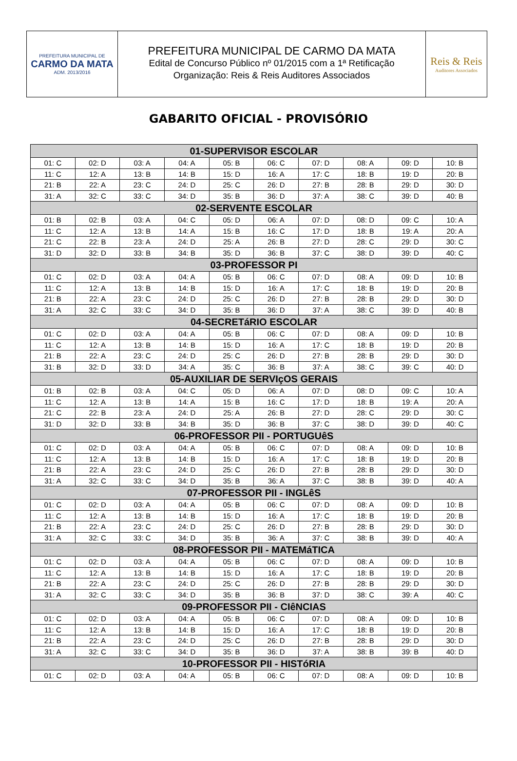PREFEITURA MUNICIPAL DE
CARMO DA MATA
ADM. 2013/2016
PREFEITURA MUNICIPAL DE CARMO DA MATA
Edital de Concurso Público nº 01/2015 com a 1ª Retificação
Organização: Reis & Reis Auditores Associados
Reis & Reis
Auditores Associados
GABARITO OFICIAL - PROVISÓRIO
| 01-SUPERVISOR ESCOLAR | | | | | | | | | |
| --- | --- | --- | --- | --- | --- | --- | --- | --- | --- |
| 01: C | 02: D | 03: A | 04: A | 05: B | 06: C | 07: D | 08: A | 09: D | 10: B |
| 11: C | 12: A | 13: B | 14: B | 15: D | 16: A | 17: C | 18: B | 19: D | 20: B |
| 21: B | 22: A | 23: C | 24: D | 25: C | 26: D | 27: B | 28: B | 29: D | 30: D |
| 31: A | 32: C | 33: C | 34: D | 35: B | 36: D | 37: A | 38: C | 39: D | 40: B |
| 02-SERVENTE ESCOLAR | | | | | | | | | |
| 01: B | 02: B | 03: A | 04: C | 05: D | 06: A | 07: D | 08: D | 09: C | 10: A |
| 11: C | 12: A | 13: B | 14: A | 15: B | 16: C | 17: D | 18: B | 19: A | 20: A |
| 21: C | 22: B | 23: A | 24: D | 25: A | 26: B | 27: D | 28: C | 29: D | 30: C |
| 31: D | 32: D | 33: B | 34: B | 35: D | 36: B | 37: C | 38: D | 39: D | 40: C |
| 03-PROFESSOR PI | | | | | | | | | |
| 01: C | 02: D | 03: A | 04: A | 05: B | 06: C | 07: D | 08: A | 09: D | 10: B |
| 11: C | 12: A | 13: B | 14: B | 15: D | 16: A | 17: C | 18: B | 19: D | 20: B |
| 21: B | 22: A | 23: C | 24: D | 25: C | 26: D | 27: B | 28: B | 29: D | 30: D |
| 31: A | 32: C | 33: C | 34: D | 35: B | 36: D | 37: A | 38: C | 39: D | 40: B |
| 04-SECRETáRIO ESCOLAR | | | | | | | | | |
| 01: C | 02: D | 03: A | 04: A | 05: B | 06: C | 07: D | 08: A | 09: D | 10: B |
| 11: C | 12: A | 13: B | 14: B | 15: D | 16: A | 17: C | 18: B | 19: D | 20: B |
| 21: B | 22: A | 23: C | 24: D | 25: C | 26: D | 27: B | 28: B | 29: D | 30: D |
| 31: B | 32: D | 33: D | 34: A | 35: C | 36: B | 37: A | 38: C | 39: C | 40: D |
| 05-AUXILIAR DE SERVIçOS GERAIS | | | | | | | | | |
| 01: B | 02: B | 03: A | 04: C | 05: D | 06: A | 07: D | 08: D | 09: C | 10: A |
| 11: C | 12: A | 13: B | 14: A | 15: B | 16: C | 17: D | 18: B | 19: A | 20: A |
| 21: C | 22: B | 23: A | 24: D | 25: A | 26: B | 27: D | 28: C | 29: D | 30: C |
| 31: D | 32: D | 33: B | 34: B | 35: D | 36: B | 37: C | 38: D | 39: D | 40: C |
| 06-PROFESSOR PII - PORTUGUêS | | | | | | | | | |
| 01: C | 02: D | 03: A | 04: A | 05: B | 06: C | 07: D | 08: A | 09: D | 10: B |
| 11: C | 12: A | 13: B | 14: B | 15: D | 16: A | 17: C | 18: B | 19: D | 20: B |
| 21: B | 22: A | 23: C | 24: D | 25: C | 26: D | 27: B | 28: B | 29: D | 30: D |
| 31: A | 32: C | 33: C | 34: D | 35: B | 36: A | 37: C | 38: B | 39: D | 40: A |
| 07-PROFESSOR PII - INGLêS | | | | | | | | | |
| 01: C | 02: D | 03: A | 04: A | 05: B | 06: C | 07: D | 08: A | 09: D | 10: B |
| 11: C | 12: A | 13: B | 14: B | 15: D | 16: A | 17: C | 18: B | 19: D | 20: B |
| 21: B | 22: A | 23: C | 24: D | 25: C | 26: D | 27: B | 28: B | 29: D | 30: D |
| 31: A | 32: C | 33: C | 34: D | 35: B | 36: A | 37: C | 38: B | 39: D | 40: A |
| 08-PROFESSOR PII - MATEMáTICA | | | | | | | | | |
| 01: C | 02: D | 03: A | 04: A | 05: B | 06: C | 07: D | 08: A | 09: D | 10: B |
| 11: C | 12: A | 13: B | 14: B | 15: D | 16: A | 17: C | 18: B | 19: D | 20: B |
| 21: B | 22: A | 23: C | 24: D | 25: C | 26: D | 27: B | 28: B | 29: D | 30: D |
| 31: A | 32: C | 33: C | 34: D | 35: B | 36: B | 37: D | 38: C | 39: A | 40: C |
| 09-PROFESSOR PII - CIêNCIAS | | | | | | | | | |
| 01: C | 02: D | 03: A | 04: A | 05: B | 06: C | 07: D | 08: A | 09: D | 10: B |
| 11: C | 12: A | 13: B | 14: B | 15: D | 16: A | 17: C | 18: B | 19: D | 20: B |
| 21: B | 22: A | 23: C | 24: D | 25: C | 26: D | 27: B | 28: B | 29: D | 30: D |
| 31: A | 32: C | 33: C | 34: D | 35: B | 36: D | 37: A | 38: B | 39: B | 40: D |
| 10-PROFESSOR PII - HISTóRIA | | | | | | | | | |
| 01: C | 02: D | 03: A | 04: A | 05: B | 06: C | 07: D | 08: A | 09: D | 10: B |